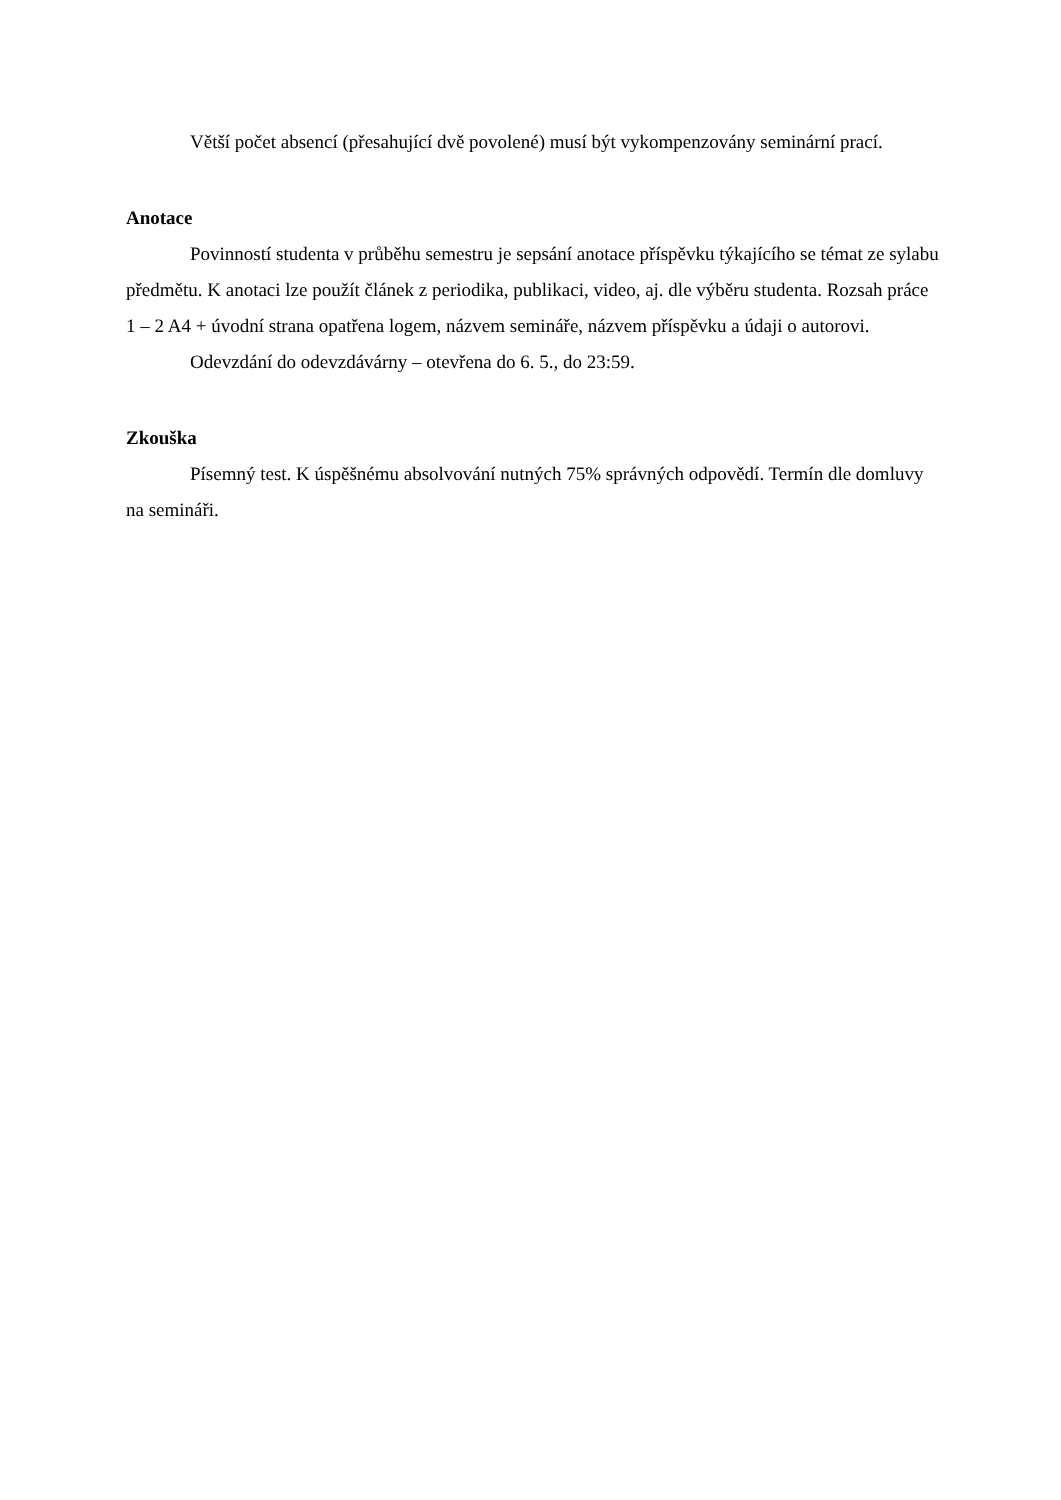Větší počet absencí (přesahující dvě povolené) musí být vykompenzovány seminární prací.
Anotace
Povinností studenta v průběhu semestru je sepsání anotace příspěvku týkajícího se témat ze sylabu předmětu. K anotaci lze použít článek z periodika, publikaci, video, aj. dle výběru studenta. Rozsah práce 1 – 2 A4 + úvodní strana opatřena logem, názvem semináře, názvem příspěvku a údaji o autorovi.
Odevzdání do odevzdávárny – otevřena do 6. 5., do 23:59.
Zkouška
Písemný test. K úspěšnému absolvování nutných 75% správných odpovědí. Termín dle domluvy na semináři.